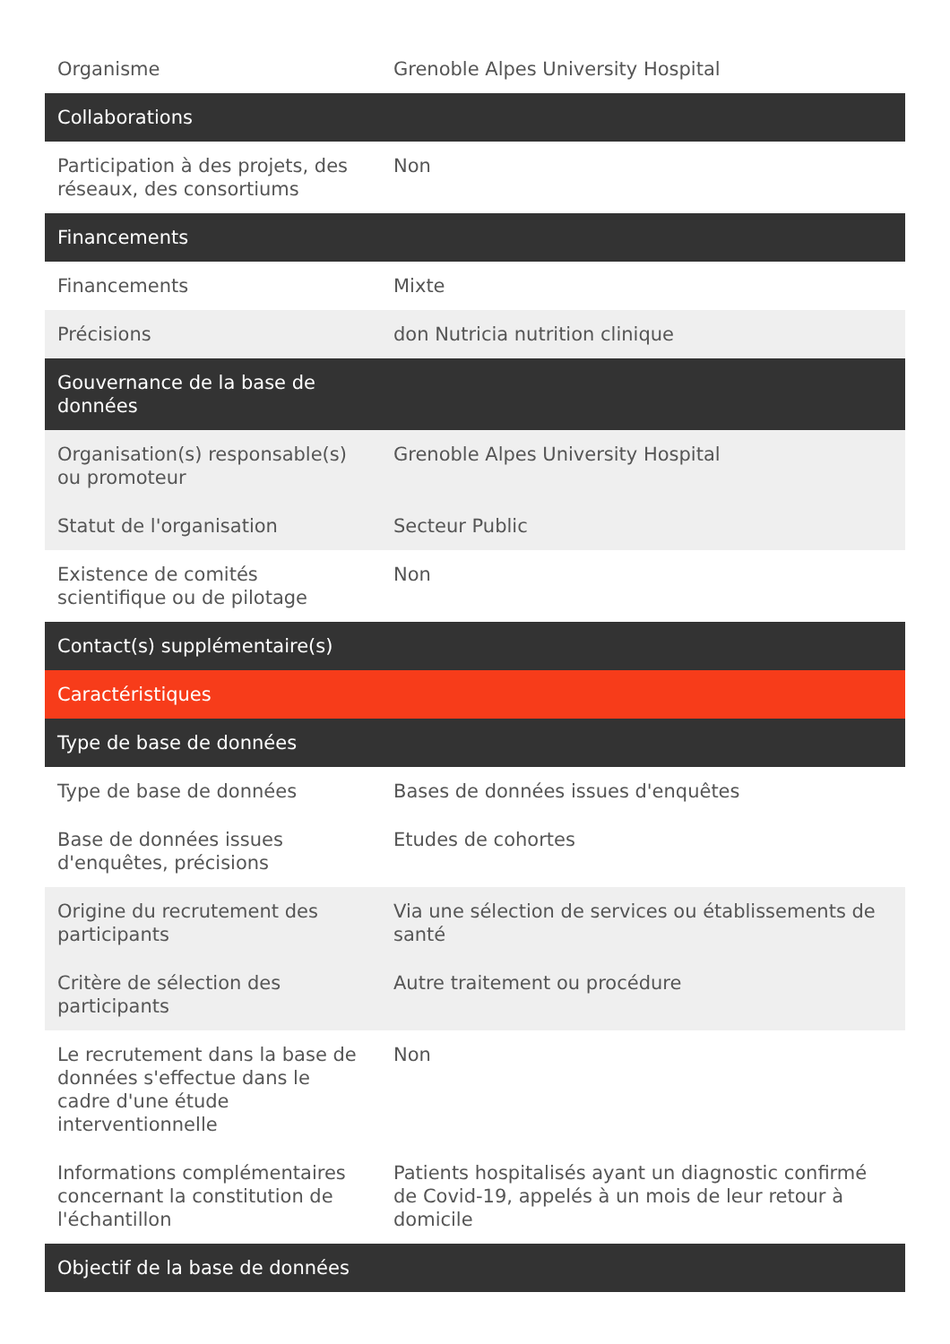| Organisme | Grenoble Alpes University Hospital |
| Collaborations | |
| Participation à des projets, des réseaux, des consortiums | Non |
| Financements | |
| Financements | Mixte |
| Précisions | don Nutricia nutrition clinique |
| Gouvernance de la base de données | |
| Organisation(s) responsable(s) ou promoteur | Grenoble Alpes University Hospital |
| Statut de l'organisation | Secteur Public |
| Existence de comités scientifique ou de pilotage | Non |
| Contact(s) supplémentaire(s) | |
| Caractéristiques | |
| Type de base de données | |
| Type de base de données | Bases de données issues d'enquêtes |
| Base de données issues d'enquêtes, précisions | Etudes de cohortes |
| Origine du recrutement des participants | Via une sélection de services ou établissements de santé |
| Critère de sélection des participants | Autre traitement ou procédure |
| Le recrutement dans la base de données s'effectue dans le cadre d'une étude interventionnelle | Non |
| Informations complémentaires concernant la constitution de l'échantillon | Patients hospitalisés ayant un diagnostic confirmé de Covid-19, appelés à un mois de leur retour à domicile |
| Objectif de la base de données | |